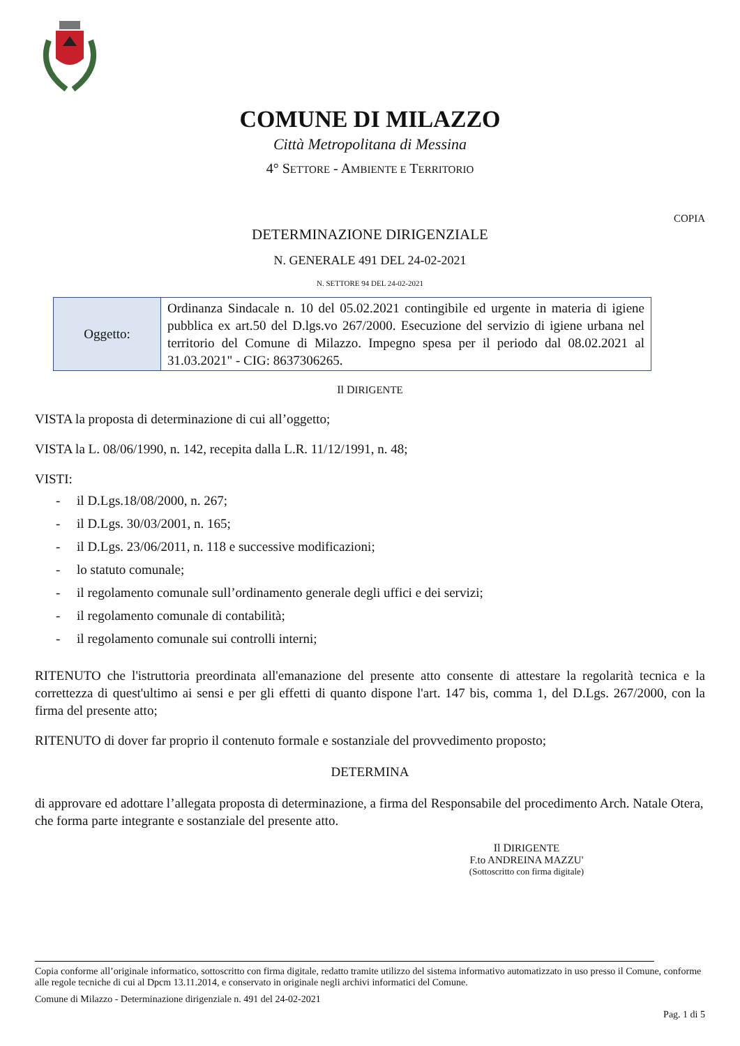COMUNE DI MILAZZO
Città Metropolitana di Messina
4° SETTORE - AMBIENTE E TERRITORIO
COPIA
DETERMINAZIONE DIRIGENZIALE
N. GENERALE 491 DEL 24-02-2021
N. SETTORE 94 DEL 24-02-2021
| Oggetto: | Ordinanza Sindacale n. 10 del 05.02.2021 contingibile ed urgente in materia di igiene pubblica ex art.50 del D.lgs.vo 267/2000. Esecuzione del servizio di igiene urbana nel territorio del Comune di Milazzo. Impegno spesa per il periodo dal 08.02.2021 al 31.03.2021" - CIG: 8637306265. |
Il DIRIGENTE
VISTA la proposta di determinazione di cui all’oggetto;
VISTA la L. 08/06/1990, n. 142, recepita dalla L.R. 11/12/1991, n. 48;
VISTI:
- il D.Lgs.18/08/2000, n. 267;
- il D.Lgs. 30/03/2001, n. 165;
- il D.Lgs. 23/06/2011, n. 118 e successive modificazioni;
- lo statuto comunale;
- il regolamento comunale sull’ordinamento generale degli uffici e dei servizi;
- il regolamento comunale di contabilità;
- il regolamento comunale sui controlli interni;
RITENUTO che l'istruttoria preordinata all'emanazione del presente atto consente di attestare la regolarità tecnica e la correttezza di quest'ultimo ai sensi e per gli effetti di quanto dispone l'art. 147 bis, comma 1, del D.Lgs. 267/2000, con la firma del presente atto;
RITENUTO di dover far proprio il contenuto formale e sostanziale del provvedimento proposto;
DETERMINA
di approvare ed adottare l’allegata proposta di determinazione, a firma del Responsabile del procedimento Arch. Natale Otera, che forma parte integrante e sostanziale del presente atto.
Il DIRIGENTE
F.to ANDREINA MAZZU'
(Sottoscritto con firma digitale)
Copia conforme all’originale informatico, sottoscritto con firma digitale, redatto tramite utilizzo del sistema informativo automatizzato in uso presso il Comune, conforme alle regole tecniche di cui al Dpcm 13.11.2014, e conservato in originale negli archivi informatici del Comune.
Comune di Milazzo - Determinazione dirigenziale n. 491 del 24-02-2021
Pag. 1 di 5